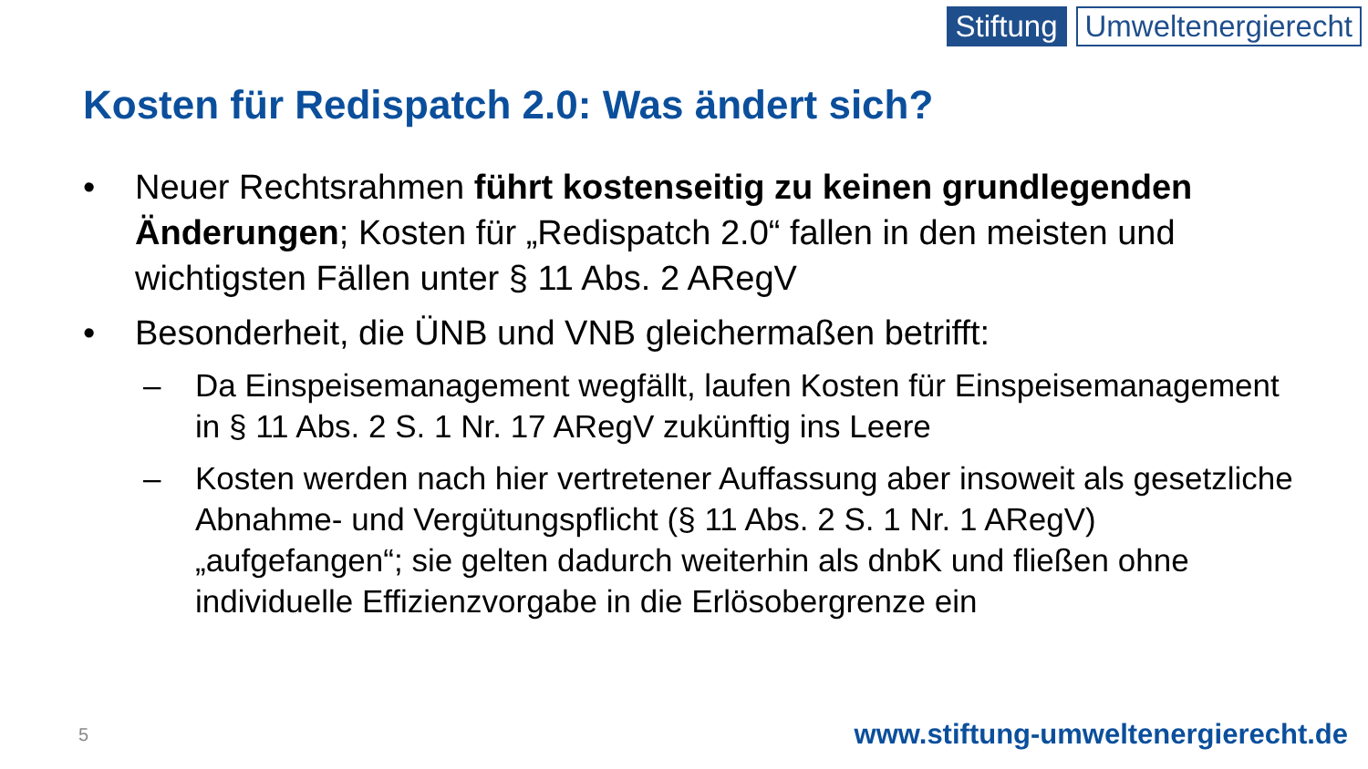Stiftung Umweltenergierecht
Kosten für Redispatch 2.0: Was ändert sich?
• Neuer Rechtsrahmen führt kostenseitig zu keinen grundlegenden Änderungen; Kosten für „Redispatch 2.0“ fallen in den meisten und wichtigsten Fällen unter § 11 Abs. 2 ARegV
• Besonderheit, die ÜNB und VNB gleichermaßen betrifft:
– Da Einspeisemanagement wegfällt, laufen Kosten für Einspeisemanagement in § 11 Abs. 2 S. 1 Nr. 17 ARegV zukünftig ins Leere
– Kosten werden nach hier vertretener Auffassung aber insoweit als gesetzliche Abnahme- und Vergütungspflicht (§ 11 Abs. 2 S. 1 Nr. 1 ARegV) „aufgefangen“; sie gelten dadurch weiterhin als dnbK und fließen ohne individuelle Effizienzvorgabe in die Erlösobergrenze ein
5
www.stiftung-umweltenergierecht.de